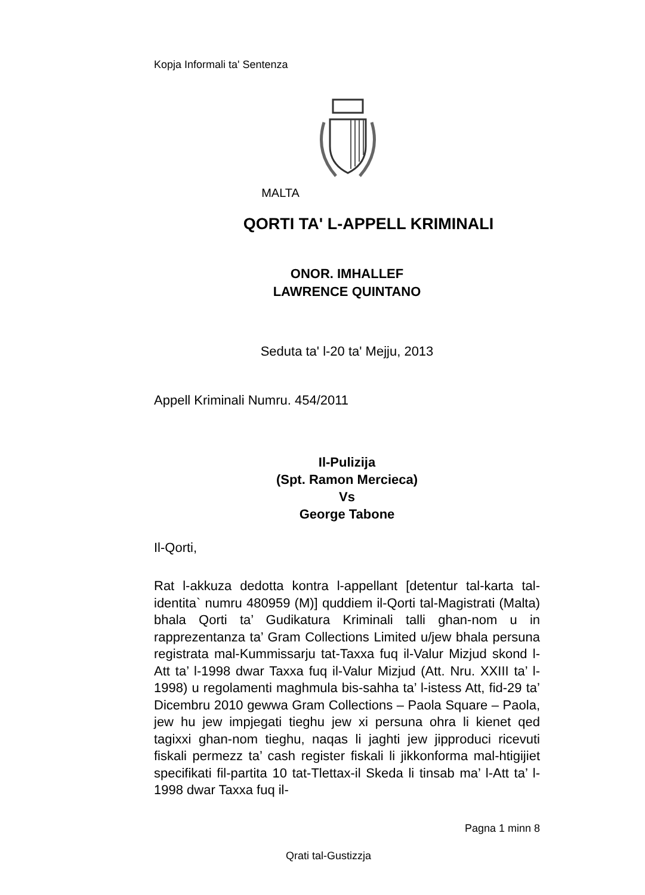Kopja Informali ta' Sentenza
MALTA
QORTI TA' L-APPELL KRIMINALI
ONOR. IMHALLEF
LAWRENCE QUINTANO
Seduta ta' l-20 ta' Mejju, 2013
Appell Kriminali Numru. 454/2011
Il-Pulizija
(Spt. Ramon Mercieca)
Vs
George Tabone
Il-Qorti,
Rat l-akkuza dedotta kontra l-appellant [detentur tal-karta tal-identita` numru 480959 (M)] quddiem il-Qorti tal-Magistrati (Malta) bhala Qorti ta’ Gudikatura Kriminali talli ghan-nom u in rapprezentanza ta’ Gram Collections Limited u/jew bhala persuna registrata mal-Kummissarju tat-Taxxa fuq il-Valur Mizjud skond l-Att ta’ l-1998 dwar Taxxa fuq il-Valur Mizjud (Att. Nru. XXIII ta’ l-1998) u regolamenti maghmula bis-sahha ta’ l-istess Att, fid-29 ta’ Dicembru 2010 gewwa Gram Collections – Paola Square – Paola, jew hu jew impjegati tieghu jew xi persuna ohra li kienet qed tagixxi ghan-nom tieghu, naqas li jaghti jew jipproduci ricevuti fiskali permezz ta’ cash register fiskali li jikkonforma mal-htigijiet specifikati fil-partita 10 tat-Tlettax-il Skeda li tinsab ma’ l-Att ta’ l-1998 dwar Taxxa fuq il-
Pagna 1 minn 8
Qrati tal-Gustizzja